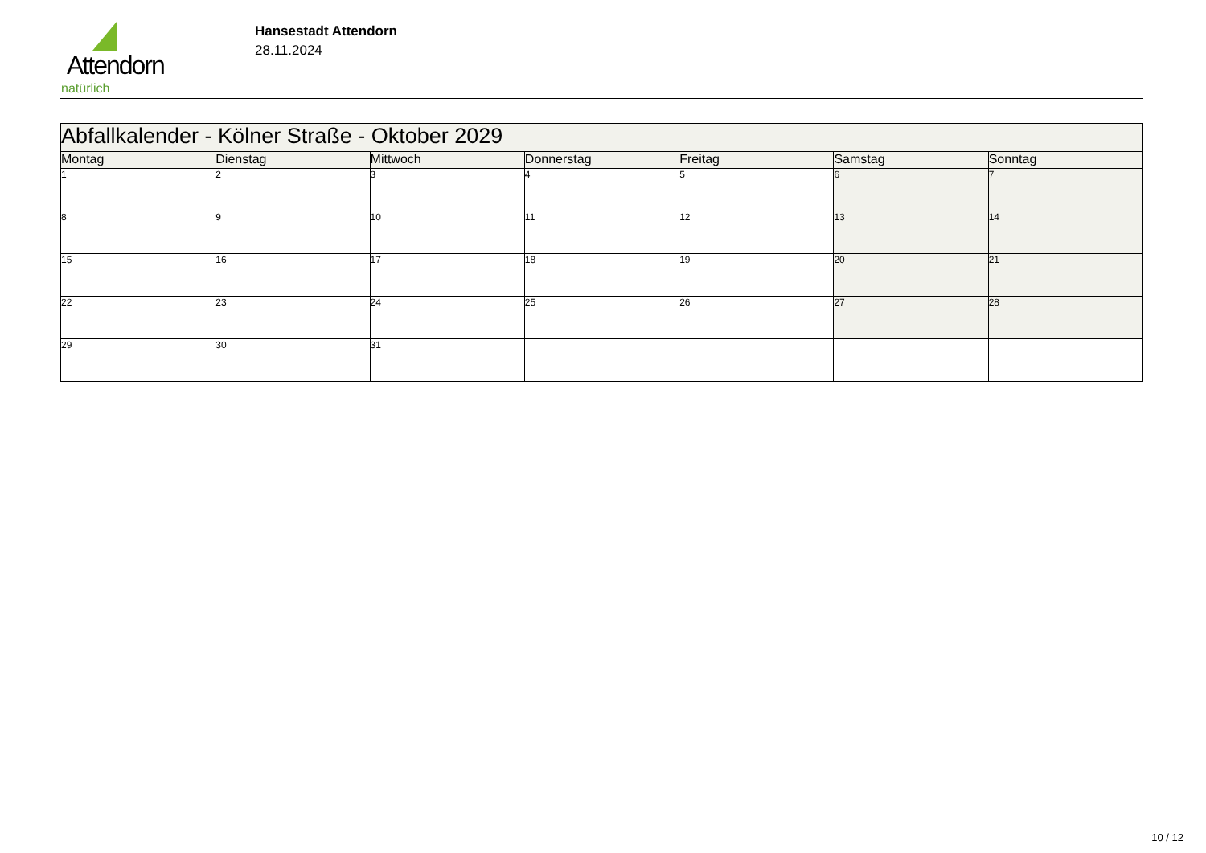Attendorn
natürlich
Hansestadt Attendorn
28.11.2024
| Abfallkalender - Kölner Straße - Oktober 2029 | | | | | | |
| Montag | Dienstag | Mittwoch | Donnerstag | Freitag | Samstag | Sonntag |
| 1 | 2 | 3 | 4 | 5 | 6 | 7 |
| 8 | 9 | 10 | 11 | 12 | 13 | 14 |
| 15 | 16 | 17 | 18 | 19 | 20 | 21 |
| 22 | 23 | 24 | 25 | 26 | 27 | 28 |
| 29 | 30 | 31 | | | | |
10 / 12